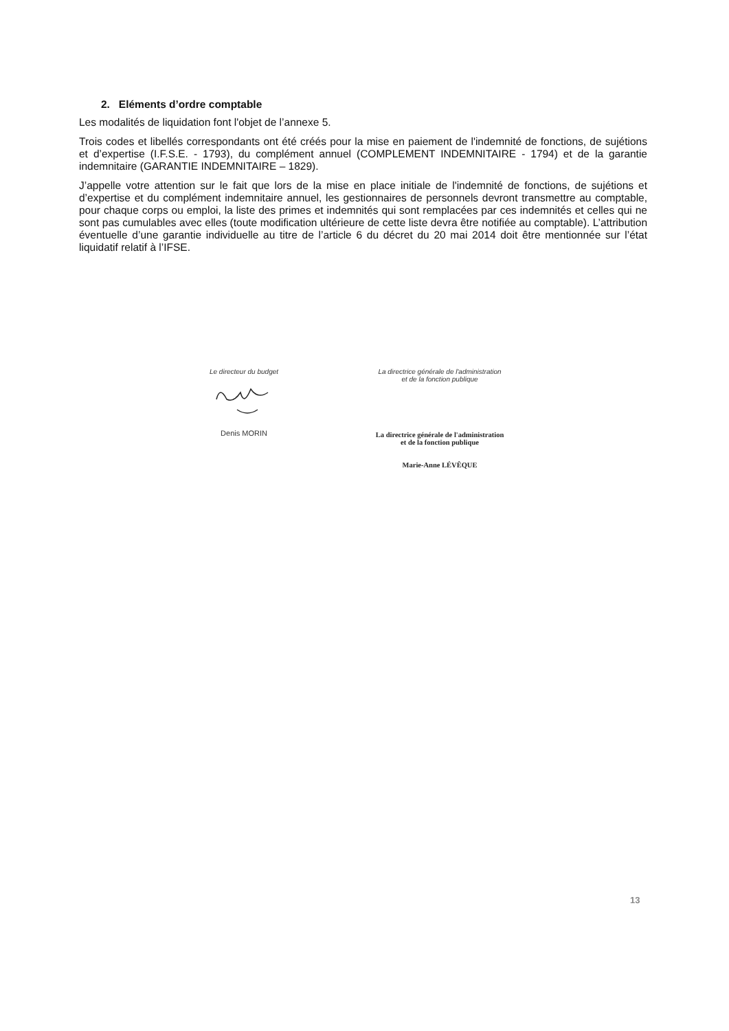2. Eléments d’ordre comptable
Les modalités de liquidation font l'objet de l’annexe 5.
Trois codes et libellés correspondants ont été créés pour la mise en paiement de l'indemnité de fonctions, de sujétions et d’expertise (I.F.S.E. - 1793), du complément annuel (COMPLEMENT INDEMNITAIRE - 1794) et de la garantie indemnitaire (GARANTIE INDEMNITAIRE – 1829).
J’appelle votre attention sur le fait que lors de la mise en place initiale de l'indemnité de fonctions, de sujétions et d’expertise et du complément indemnitaire annuel, les gestionnaires de personnels devront transmettre au comptable, pour chaque corps ou emploi, la liste des primes et indemnités qui sont remplacées par ces indemnités et celles qui ne sont pas cumulables avec elles (toute modification ultérieure de cette liste devra être notifiée au comptable). L’attribution éventuelle d’une garantie individuelle au titre de l’article 6 du décret du 20 mai 2014 doit être mentionnée sur l’état liquidatif relatif à l’IFSE.
Le directeur du budget
Denis MORIN
La directrice générale de l'administration
et de la fonction publique
La directrice générale de l'administration
et de la fonction publique
Marie-Anne LÉVÊQUE
13